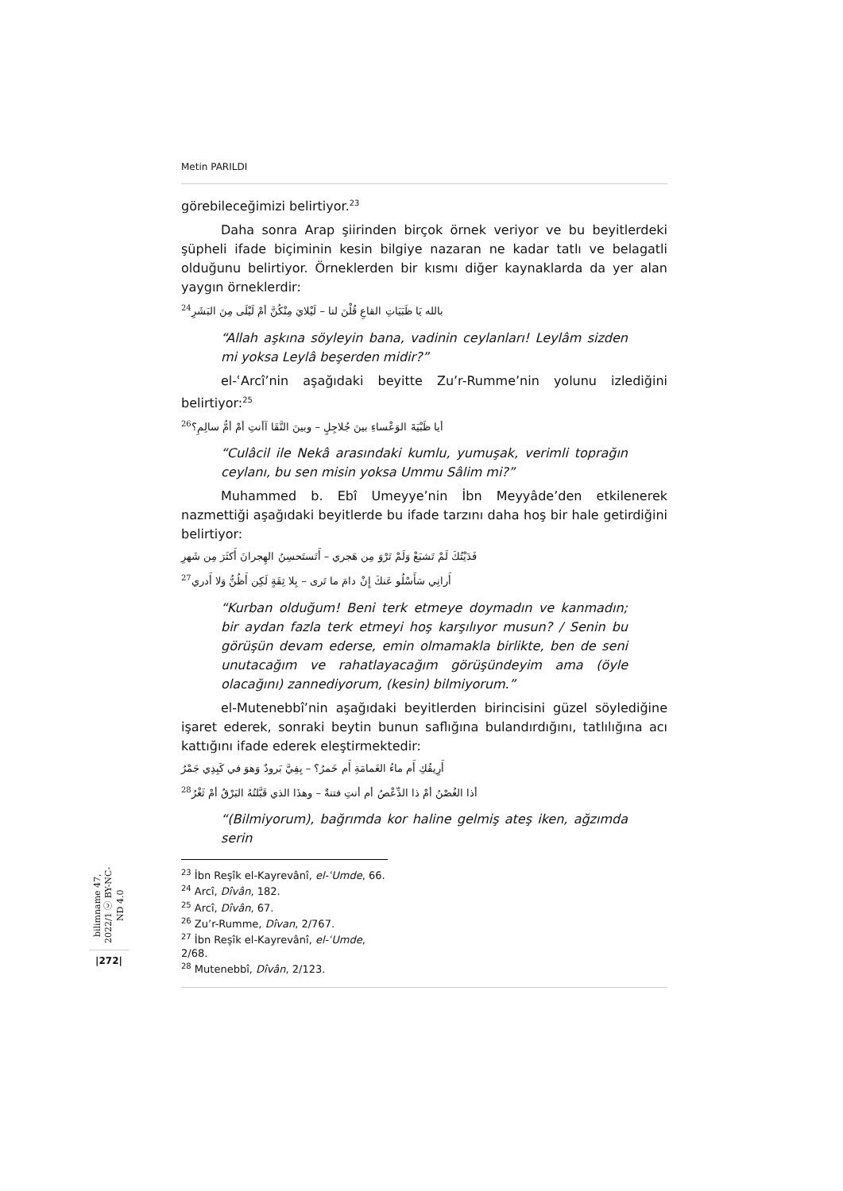Metin PARILDI
görebileceğimizi belirtiyor.<sup>23</sup>
Daha sonra Arap şiirinden birçok örnek veriyor ve bu beyitlerdeki şüpheli ifade biçiminin kesin bilgiye nazaran ne kadar tatlı ve belagatli olduğunu belirtiyor. Örneklerden bir kısmı diğer kaynaklarda da yer alan yaygın örneklerdir:
بالله يَا ظَبَيَاتِ القاعِ قُلْنَ لنا – لَيْلايَ مِنْكُنَّ أمْ لَيْلَى مِنَ البَشَرِ<sup>24</sup>
“Allah aşkına söyleyin bana, vadinin ceylanları! Leylâm sizden mi yoksa Leylâ beşerden midir?”
el-ʿArcî’nin aşağıdaki beyitte Zu’r-Rumme’nin yolunu izlediğini belirtiyor:<sup>25</sup>
أيا ظَبْيَةَ الوَعْساءِ بينَ جُلاجِلٍ – وبينَ النَّقَا آأنتِ أمْ أمُّ سالِمِ؟<sup>26</sup>
“Culâcil ile Nekâ arasındaki kumlu, yumuşak, verimli toprağın ceylanı, bu sen misin yoksa Ummu Sâlim mi?”
Muhammed b. Ebî Umeyye’nin İbn Meyyâde’den etkilenerek nazmettiği aşağıdaki beyitlerde bu ifade tarzını daha hoş bir hale getirdiğini belirtiyor:
فَدَيْتُكَ لَمْ تَشبَعْ وَلَمْ تَرْوَ مِن هَجري – أَتَستَحسِنُ الهِجرانَ أَكثَرَ مِن شَهرِ
أَرانِي سَأَسْلُو عَنكَ إِنْ دامَ ما تَرى – بِلا ثِقَةٍ لَكِن أَظُنُّ وَلا أَدري<sup>27</sup>
“Kurban olduğum! Beni terk etmeye doymadın ve kanmadın; bir aydan fazla terk etmeyi hoş karşılıyor musun? / Senin bu görüşün devam ederse, emin olmamakla birlikte, ben de seni unutacağım ve rahatlayacağım görüşündeyim ama (öyle olacağını) zannediyorum, (kesin) bilmiyorum.”
el-Mutenebbî’nin aşağıdaki beyitlerden birincisini güzel söylediğine işaret ederek, sonraki beytin bunun saflığına bulandırdığını, tatlılığına acı kattığını ifade ederek eleştirmektedir:
أَرِيقُكِ أَم ماءُ الغَمامَةِ أَم خَمرُ؟ – بِفِيَّ بَرودٌ وَهوَ في كَبِدِي جَمْرُ
أذا الغُصْنُ أمْ ذا الدِّعْصُ أم أنتِ فتنةٌ – وهذَا الذي قَبَّلتُهُ البَرْقُ أمْ ثَغْرُ<sup>28</sup>
“(Bilmiyorum), bağrımda kor haline gelmiş ateş iken, ağzımda serin
<sup>23</sup> İbn Reşîk el-Kayrevânî, el-ʿUmde, 66.
<sup>24</sup> Arcî, Dîvân, 182.
<sup>25</sup> Arcî, Dîvân, 67.
<sup>26</sup> Zu’r-Rumme, Dîvan, 2/767.
<sup>27</sup> İbn Reşîk el-Kayrevânî, el-ʿUmde, 2/68.
<sup>28</sup> Mutenebbî, Dîvân, 2/123.
bilimname 47, 2022/1 ⓒ BY-NC-ND 4.0
|272|